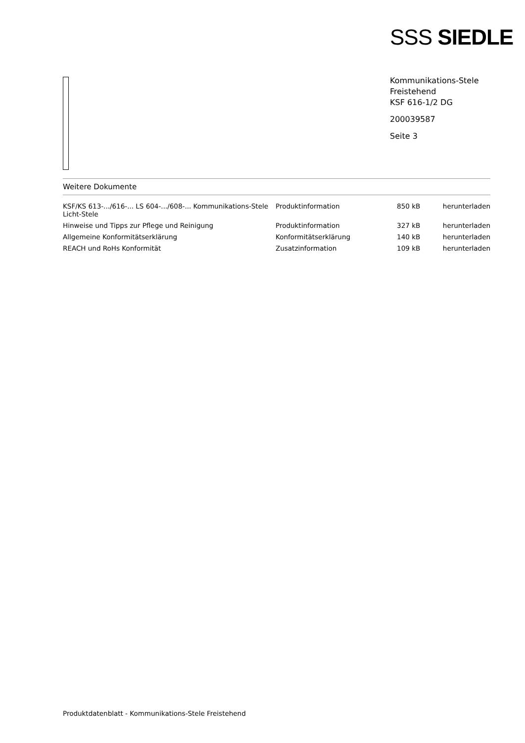SSS SIEDLE
Kommunikations-Stele
Freistehend
KSF 616-1/2 DG
200039587
Seite 3
Weitere Dokumente
| KSF/KS 613-.../616-... LS 604-.../608-... Kommunikations-Stele Licht-Stele | Produktinformation | 850 kB | herunterladen |
| Hinweise und Tipps zur Pflege und Reinigung | Produktinformation | 327 kB | herunterladen |
| Allgemeine Konformitätserklärung | Konformitätserklärung | 140 kB | herunterladen |
| REACH und RoHs Konformität | Zusatzinformation | 109 kB | herunterladen |
Produktdatenblatt - Kommunikations-Stele Freistehend